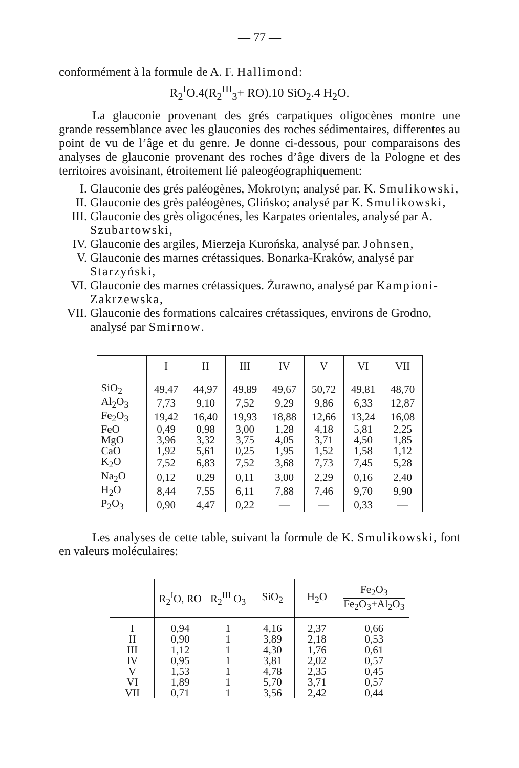— 77 —
conformément à la formule de A. F. Hallimond:
R<sub>2</sub><sup>I</sup>O.4(R<sub>2</sub><sup>III</sup><sub>3</sub>+ RO).10 SiO<sub>2</sub>.4 H<sub>2</sub>O.
La glauconie provenant des grés carpatiques oligocènes montre une grande ressemblance avec les glauconies des roches sédimentaires, differentes au point de vu de l’âge et du genre. Je donne ci-dessous, pour comparaisons des analyses de glauconie provenant des roches d’âge divers de la Pologne et des territoires avoisinant, étroitement lié paleogéographiquement:
I. Glauconie des grés paléogènes, Mokrotyn; analysé par. K. Smulikowski,
II. Glauconie des grès paléogènes, Glińsko; analysé par K. Smulikowski,
III. Glauconie des grès oligocénes, les Karpates orientales, analysé par A. Szubartowski,
IV. Glauconie des argiles, Mierzeja Kurońska, analysé par. Johnsen,
V. Glauconie des marnes crétassiques. Bonarka-Kraków, analysé par Starzyński,
VI. Glauconie des marnes crétassiques. Żurawno, analysé par Kampioni-Zakrzewska,
VII. Glauconie des formations calcaires crétassiques, environs de Grodno, analysé par Smirnow.
| | I | II | III | IV | V | VI | VII |
| --- | --- | --- | --- | --- | --- | --- | --- |
| SiO<sub>2</sub> | 49,47 | 44,97 | 49,89 | 49,67 | 50,72 | 49,81 | 48,70 |
| Al<sub>2</sub>O<sub>3</sub> | 7,73 | 9,10 | 7,52 | 9,29 | 9,86 | 6,33 | 12,87 |
| Fe<sub>2</sub>O<sub>3</sub> | 19,42 | 16,40 | 19,93 | 18,88 | 12,66 | 13,24 | 16,08 |
| FeO | 0,49 | 0,98 | 3,00 | 1,28 | 4,18 | 5,81 | 2,25 |
| MgO | 3,96 | 3,32 | 3,75 | 4,05 | 3,71 | 4,50 | 1,85 |
| CaO | 1,92 | 5,61 | 0,25 | 1,95 | 1,52 | 1,58 | 1,12 |
| K<sub>2</sub>O | 7,52 | 6,83 | 7,52 | 3,68 | 7,73 | 7,45 | 5,28 |
| Na<sub>2</sub>O | 0,12 | 0,29 | 0,11 | 3,00 | 2,29 | 0,16 | 2,40 |
| H<sub>2</sub>O | 8,44 | 7,55 | 6,11 | 7,88 | 7,46 | 9,70 | 9,90 |
| P<sub>2</sub>O<sub>3</sub> | 0,90 | 4,47 | 0,22 | — | — | 0,33 | — |
Les analyses de cette table, suivant la formule de K. Smulikowski, font en valeurs moléculaires:
| | R<sub>2</sub><sup>I</sup>O, RO | R<sub>2</sub><sup>III</sup> O<sub>3</sub> | SiO<sub>2</sub> | H<sub>2</sub>O | Fe<sub>2</sub>O<sub>3</sub> Fe<sub>2</sub>O<sub>3</sub>+Al<sub>2</sub>O<sub>3</sub> |
| --- | --- | --- | --- | --- | --- |
| I | 0,94 | 1 | 4,16 | 2,37 | 0,66 |
| II | 0,90 | 1 | 3,89 | 2,18 | 0,53 |
| III | 1,12 | 1 | 4,30 | 1,76 | 0,61 |
| IV | 0,95 | 1 | 3,81 | 2,02 | 0,57 |
| V | 1,53 | 1 | 4,78 | 2,35 | 0,45 |
| VI | 1,89 | 1 | 5,70 | 3,71 | 0,57 |
| VII | 0,71 | 1 | 3,56 | 2,42 | 0,44 |